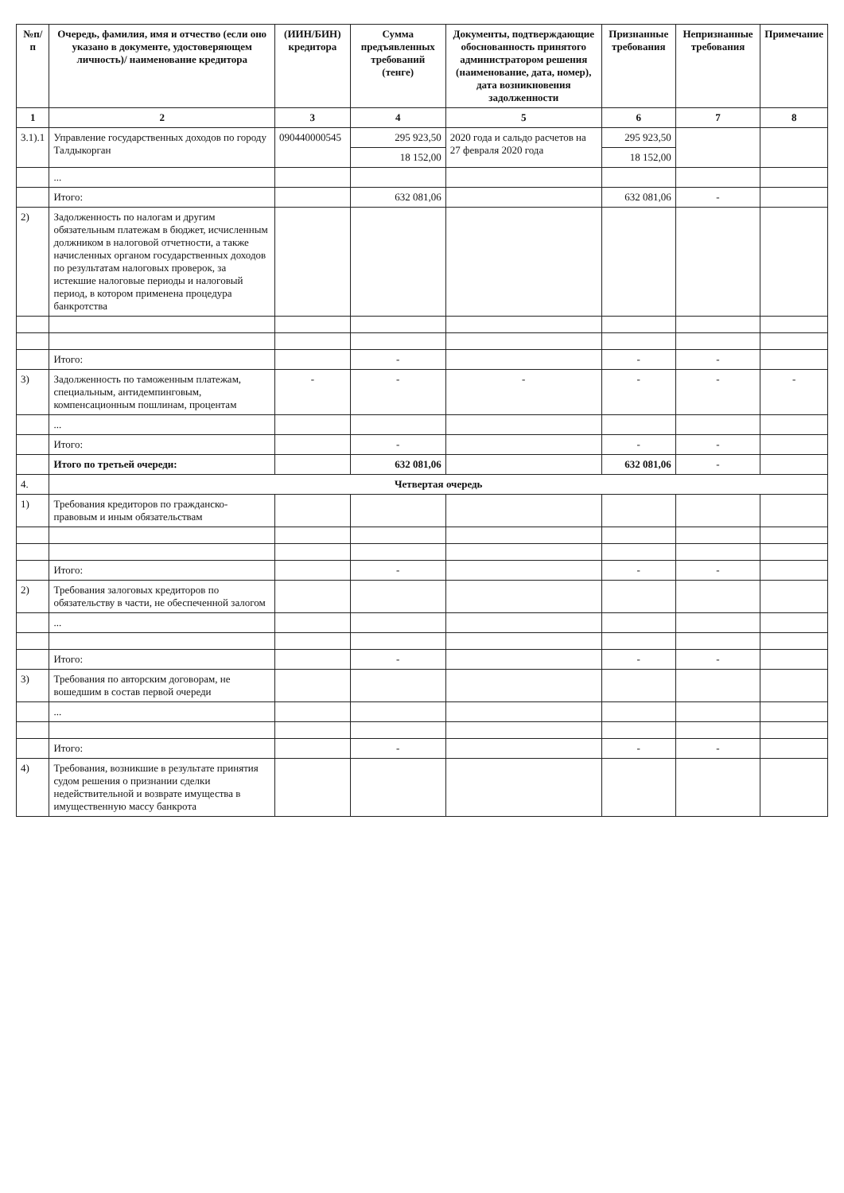| №п/п | Очередь, фамилия, имя и отчество (если оно указано в документе, удостоверяющем личность)/ наименование кредитора | (ИИН/БИН) кредитора | Сумма предъявленных требований (тенге) | Документы, подтверждающие обоснованность принятого администратором решения (наименование, дата, номер), дата возникновения задолженности | Признанные требования | Непризнанные требования | Примечание |
| --- | --- | --- | --- | --- | --- | --- | --- |
| 1 | 2 | 3 | 4 | 5 | 6 | 7 | 8 |
| 3.1).1 | Управление государственных доходов по городу Талдыкорган | 090440000545 | 295 923,50 | 2020 года и сальдо расчетов на 27 февраля 2020 года | 295 923,50 | | |
| | | | 18 152,00 | | 18 152,00 | | |
| | ... | | | | | | |
| | Итого: | | 632 081,06 | | 632 081,06 | - | |
| 2) | Задолженность по налогам и другим обязательным платежам в бюджет, исчисленным должником в налоговой отчетности, а также начисленных органом государственных доходов по результатам налоговых проверок, за истекшие налоговые периоды и налоговый период, в котором применена процедура банкротства | | | | | | |
| | Итого: | | - | | - | - | |
| 3) | Задолженность по таможенным платежам, специальным, антидемпинговым, компенсационным пошлинам, процентам | - | - | - | - | - | - |
| | ... | | | | | | |
| | Итого: | | - | | - | - | |
| | Итого по третьей очереди: | | 632 081,06 | | 632 081,06 | - | |
| 4. | Четвертая очередь | | | | | | |
| 1) | Требования кредиторов по гражданско-правовым и иным обязательствам | | | | | | |
| | Итого: | | - | | - | - | |
| 2) | Требования залоговых кредиторов по обязательству в части, не обеспеченной залогом | | | | | | |
| | ... | | | | | | |
| | Итого: | | - | | - | - | |
| 3) | Требования по авторским договорам, не вошедшим в состав первой очереди | | | | | | |
| | ... | | | | | | |
| | Итого: | | - | | - | - | |
| 4) | Требования, возникшие в результате принятия судом решения о признании сделки недействительной и возврате имущества в имущественную массу банкрота | | | | | | |